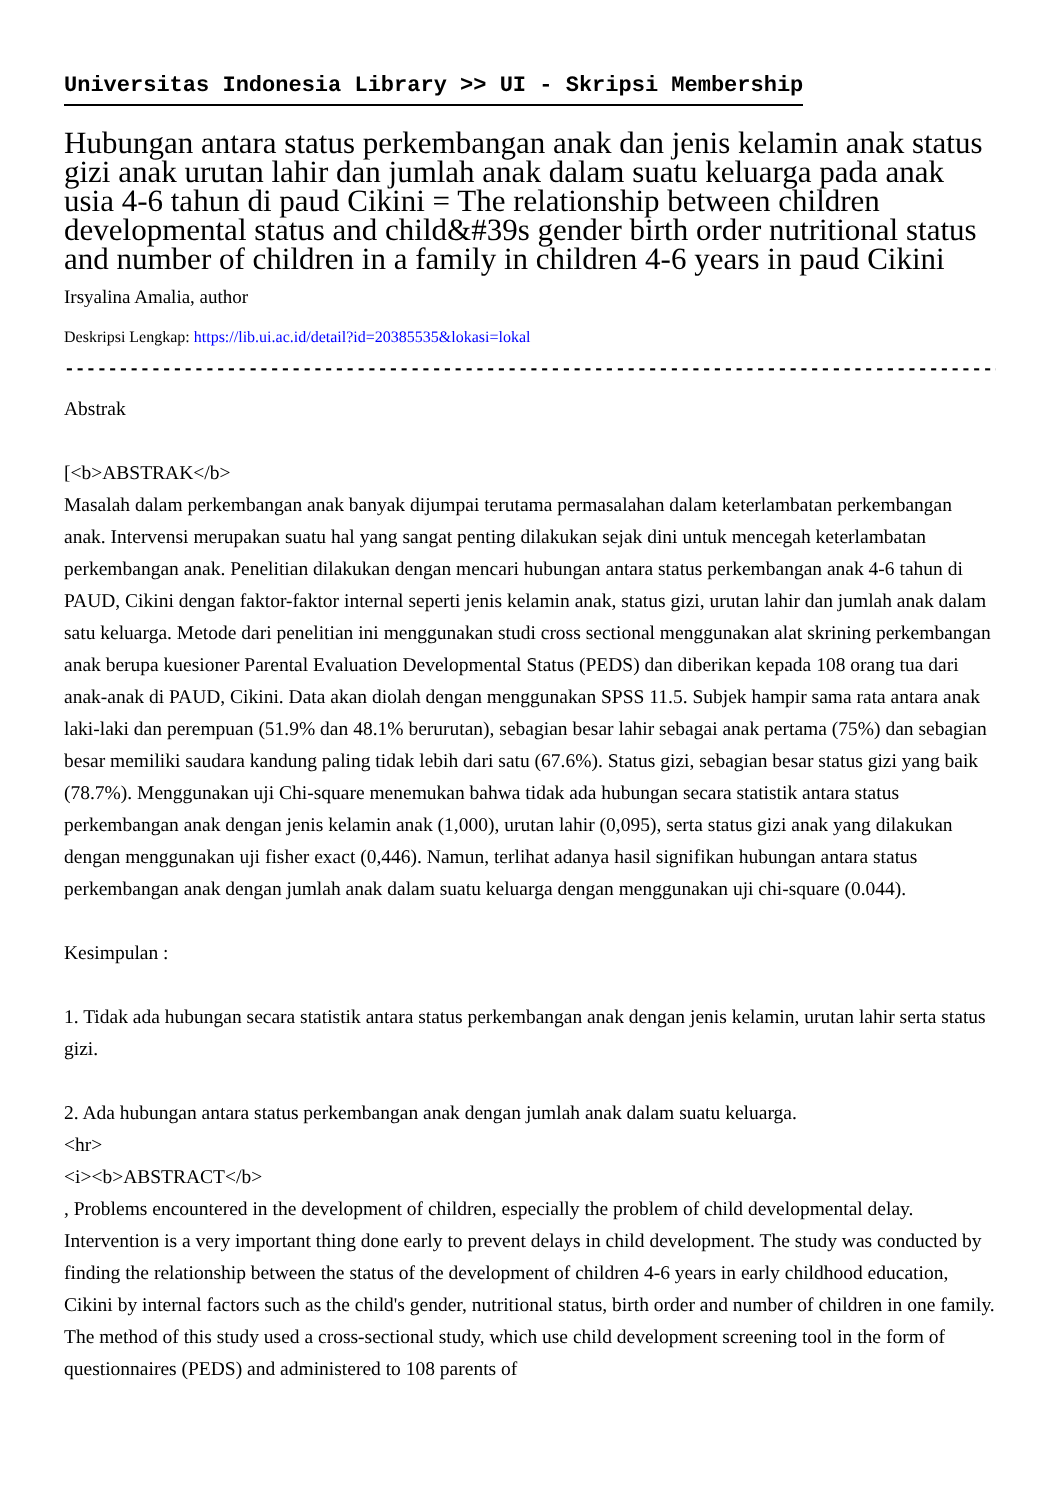Universitas Indonesia Library >> UI - Skripsi Membership
Hubungan antara status perkembangan anak dan jenis kelamin anak status gizi anak urutan lahir dan jumlah anak dalam suatu keluarga pada anak usia 4-6 tahun di paud Cikini = The relationship between children developmental status and child&#39s gender birth order nutritional status and number of children in a family in children 4-6 years in paud Cikini
Irsyalina Amalia, author
Deskripsi Lengkap: https://lib.ui.ac.id/detail?id=20385535&lokasi=lokal
------------------------------------------------------------------------------------------
Abstrak
[<b>ABSTRAK</b>
Masalah dalam perkembangan anak banyak dijumpai terutama permasalahan dalam keterlambatan perkembangan anak. Intervensi merupakan suatu hal yang sangat penting dilakukan sejak dini untuk mencegah keterlambatan perkembangan anak. Penelitian dilakukan dengan mencari hubungan antara status perkembangan anak 4-6 tahun di PAUD, Cikini dengan faktor-faktor internal seperti jenis kelamin anak, status gizi, urutan lahir dan jumlah anak dalam satu keluarga. Metode dari penelitian ini menggunakan studi cross sectional menggunakan alat skrining perkembangan anak berupa kuesioner Parental Evaluation Developmental Status (PEDS) dan diberikan kepada 108 orang tua dari anak-anak di PAUD, Cikini. Data akan diolah dengan menggunakan SPSS 11.5. Subjek hampir sama rata antara anak laki-laki dan perempuan (51.9% dan 48.1% berurutan), sebagian besar lahir sebagai anak pertama (75%) dan sebagian besar memiliki saudara kandung paling tidak lebih dari satu (67.6%). Status gizi, sebagian besar status gizi yang baik (78.7%). Menggunakan uji Chi-square menemukan bahwa tidak ada hubungan secara statistik antara status perkembangan anak dengan jenis kelamin anak (1,000), urutan lahir (0,095), serta status gizi anak yang dilakukan dengan menggunakan uji fisher exact (0,446). Namun, terlihat adanya hasil signifikan hubungan antara status perkembangan anak dengan jumlah anak dalam suatu keluarga dengan menggunakan uji chi-square (0.044).
Kesimpulan :
1. Tidak ada hubungan secara statistik antara status perkembangan anak dengan jenis kelamin, urutan lahir serta status gizi.
2. Ada hubungan antara status perkembangan anak dengan jumlah anak dalam suatu keluarga.
<hr>
<i><b>ABSTRACT</b>
, Problems encountered in the development of children, especially the problem of child developmental delay. Intervention is a very important thing done early to prevent delays in child development. The study was conducted by finding the relationship between the status of the development of children 4-6 years in early childhood education, Cikini by internal factors such as the child's gender, nutritional status, birth order and number of children in one family. The method of this study used a cross-sectional study, which use child development screening tool in the form of questionnaires (PEDS) and administered to 108 parents of